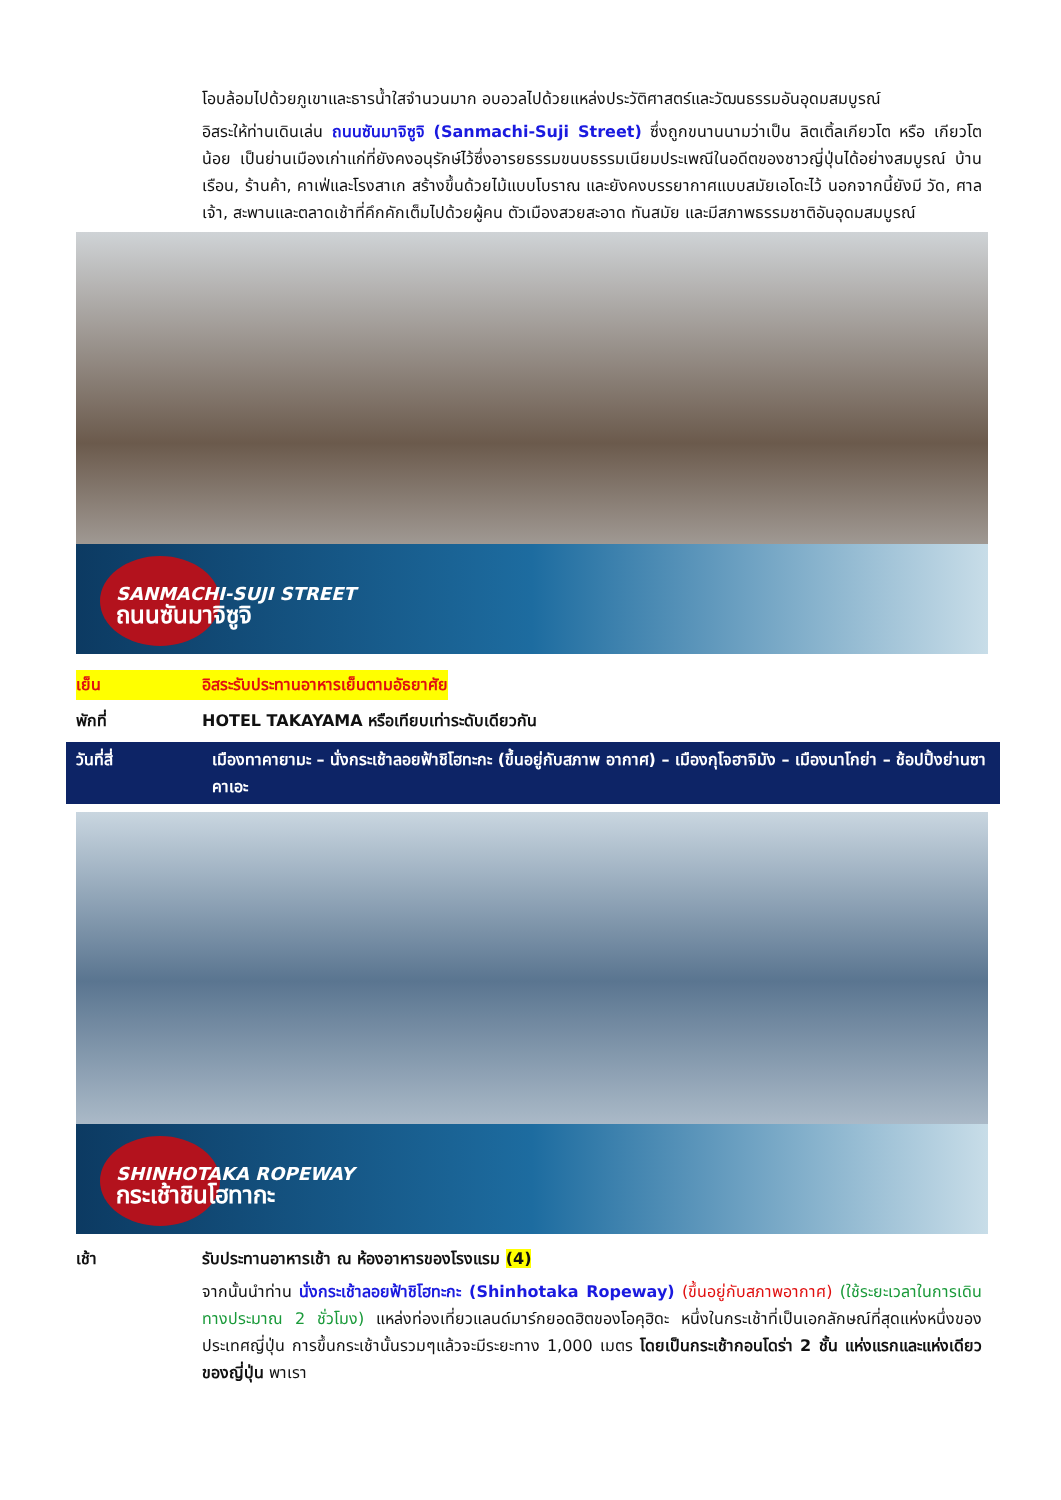โอบล้อมไปด้วยภูเขาและธารน้ำใสจำนวนมาก อบอวลไปด้วยแหล่งประวัติศาสตร์และวัฒนธรรมอันอุดมสมบูรณ์
อิสระให้ท่านเดินเล่น ถนนซันมาจิซูจิ (Sanmachi-Suji Street) ซึ่งถูกขนานนามว่าเป็น ลิตเติ้ลเกียวโต หรือ เกียวโตน้อย เป็นย่านเมืองเก่าแก่ที่ยังคงอนุรักษ์ไว้ซึ่งอารยธรรมขนบธรรมเนียมประเพณีในอดีตของชาวญี่ปุ่นได้อย่างสมบูรณ์ บ้านเรือน, ร้านค้า, คาเฟ่และโรงสาเก สร้างขึ้นด้วยไม้แบบโบราณ และยังคงบรรยากาศแบบสมัยเอโดะไว้ นอกจากนี้ยังมี วัด, ศาลเจ้า, สะพานและตลาดเช้าที่คึกคักเต็มไปด้วยผู้คน ตัวเมืองสวยสะอาด ทันสมัย และมีสภาพธรรมชาติอันอุดมสมบูรณ์
SANMACHI-SUJI STREET
ถนนซันมาจิซูจิ
เย็น อิสระรับประทานอาหารเย็นตามอัธยาศัย
พักที่ HOTEL TAKAYAMA หรือเทียบเท่าระดับเดียวกัน
วันที่สี่ เมืองทาคายามะ – นั่งกระเช้าลอยฟ้าชิโฮทะกะ (ขึ้นอยู่กับสภาพ อากาศ) – เมืองกุโจฮาจิมัง – เมืองนาโกย่า – ช้อปปิ้งย่านซาคาเอะ
SHINHOTAKA ROPEWAY
กระเช้าชินโฮทากะ
เช้า รับประทานอาหารเช้า ณ ห้องอาหารของโรงแรม (4)
จากนั้นนำท่าน นั่งกระเช้าลอยฟ้าชิโฮทะกะ (Shinhotaka Ropeway) (ขึ้นอยู่กับสภาพอากาศ) (ใช้ระยะเวลาในการเดินทางประมาณ 2 ชั่วโมง) แหล่งท่องเที่ยวแลนด์มาร์กยอดฮิตของโอคุฮิดะ หนึ่งในกระเช้าที่เป็นเอกลักษณ์ที่สุดแห่งหนึ่งของประเทศญี่ปุ่น การขึ้นกระเช้านั้นรวมๆแล้วจะมีระยะทาง 1,000 เมตร โดยเป็นกระเช้ากอนโดร่า 2 ชั้น แห่งแรกและแห่งเดียวของญี่ปุ่น พาเรา